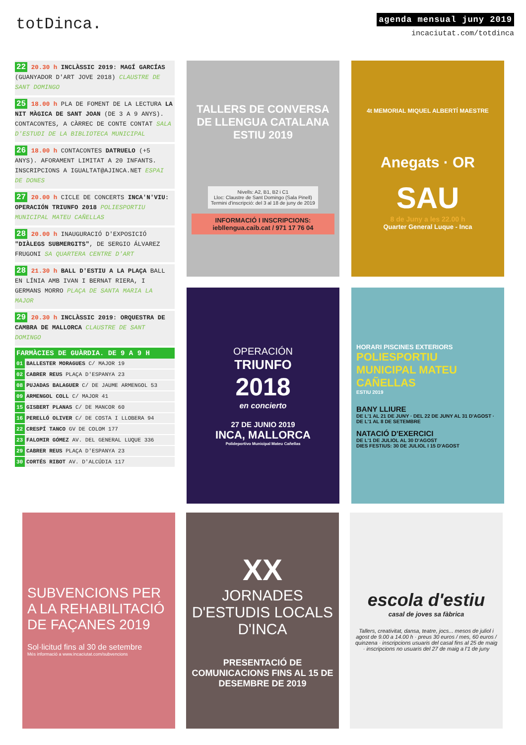totDinca.
agenda mensual juny 2019
incaciutat.com/totdinca
22 20.30 h INCLÀSSIC 2019: MAGÍ GARCÍAS (GUANYADOR D'ART JOVE 2018) CLAUSTRE DE SANT DOMINGO
25 18.00 h PLA DE FOMENT DE LA LECTURA LA NIT MÀGICA DE SANT JOAN (DE 3 A 9 ANYS). CONTACONTES, A CÀRREC DE CONTE CONTAT SALA D'ESTUDI DE LA BIBLIOTECA MUNICIPAL
26 18.00 h CONTACONTES DATRUELO (+5 ANYS). AFORAMENT LIMITAT A 20 INFANTS. INSCRIPCIONS A IGUALTAT@AJINCA.NET ESPAI DE DONES
27 20.00 h CICLE DE CONCERTS INCA'N'VIU: OPERACIÓN TRIUNFO 2018 POLIESPORTIU MUNICIPAL MATEU CAÑELLAS
28 20.00 h INAUGURACIÓ D'EXPOSICIÓ "DIÀLEGS SUBMERGITS", DE SERGIO ÁLVAREZ FRUGONI SA QUARTERA CENTRE D'ART
28 21.30 h BALL D'ESTIU A LA PLAÇA BALL EN LÍNIA AMB IVAN I BERNAT RIERA, I GERMANS MORRO PLAÇA DE SANTA MARIA LA MAJOR
29 20.30 h INCLÀSSIC 2019: ORQUESTRA DE CAMBRA DE MALLORCA CLAUSTRE DE SANT DOMINGO
FARMÀCIES DE GUÀRDIA. DE 9 A 9 H
| 01 | BALLESTER MORAGUES C/ MAJOR 19 |
| 02 | CABRER REUS PLAÇA D'ESPANYA 23 |
| 08 | PUJADAS BALAGUER C/ DE JAUME ARMENGOL 53 |
| 09 | ARMENGOL COLL C/ MAJOR 41 |
| 15 | GISBERT PLANAS C/ DE MANCOR 60 |
| 16 | PERELLÓ OLIVER C/ DE COSTA I LLOBERA 94 |
| 22 | CRESPÍ TANCO GV DE COLOM 177 |
| 23 | FALOMIR GÓMEZ AV. DEL GENERAL LUQUE 336 |
| 29 | CABRER REUS PLAÇA D'ESPANYA 23 |
| 30 | CORTÉS RIBOT AV. D'ALCÚDIA 117 |
TALLERS DE CONVERSA DE LLENGUA CATALANA ESTIU 2019
Nivells: A2, B1, B2 i C1
Lloc: Claustre de Sant Domingo (Sala Pinell)
Termini d'inscripció: del 3 al 18 de juny de 2019
INFORMACIÓ I INSCRIPCIONS: iebllengua.caib.cat / 971 17 76 04
4t MEMORIAL MIQUEL ALBERTÍ MAESTRE
Anegats · OR
SAU
8 de Juny a les 22.00 h
Quarter General Luque - Inca
OPERACIÓN
TRIUNFO
2018
en concierto
27 DE JUNIO 2019
INCA, MALLORCA
Polideportivo Municipal Mateu Cañellas
HORARI PISCINES EXTERIORS
POLIESPORTIU MUNICIPAL MATEU CAÑELLAS
ESTIU 2019
BANY LLIURE
DE L'1 AL 21 DE JUNY · DEL 22 DE JUNY AL 31 D'AGOST · DE L'1 AL 8 DE SETEMBRE
NATACIÓ D'EXERCICI
DE L'1 DE JULIOL AL 30 D'AGOST
DIES FESTIUS: 30 DE JULIOL I 15 D'AGOST
SUBVENCIONS PER A LA REHABILITACIÓ DE FAÇANES 2019
Sol·licitud fins al 30 de setembre
Més informació a www.incaciutat.com/subvencions
XX
JORNADES D'ESTUDIS LOCALS D'INCA
PRESENTACIÓ DE COMUNICACIONS FINS AL 15 DE DESEMBRE DE 2019
escola d'estiu
casal de joves sa fàbrica
Tallers, creativitat, dansa, teatre, jocs... mesos de juliol i agost de 9.00 a 14.00 h · preus 30 euros / mes, 60 euros / quinzena · inscripcions usuaris del casal fins al 25 de maig · inscripcions no usuaris del 27 de maig a l'1 de juny